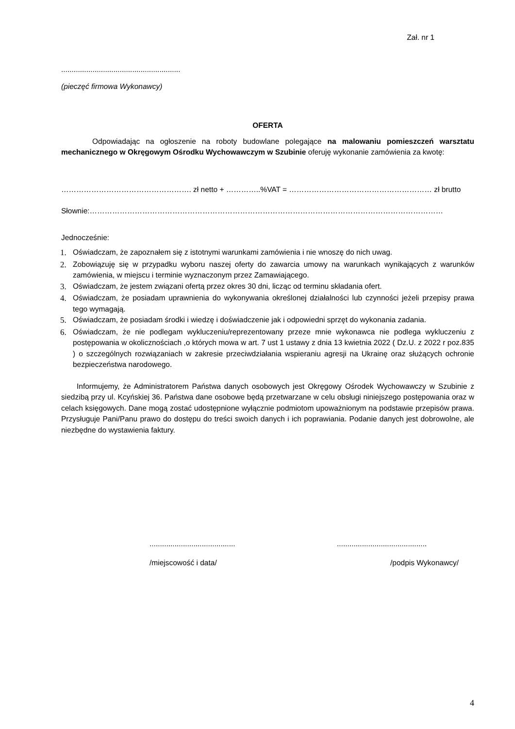Zał. nr 1
.........................................................
(pieczęć firmowa Wykonawcy)
OFERTA
Odpowiadając na ogłoszenie na roboty budowlane polegające na malowaniu pomieszczeń warsztatu mechanicznego w Okręgowym Ośrodku Wychowawczym w Szubinie oferuję wykonanie zamówienia za kwotę:
……………………………………………. zł netto + …………..%VAT = ………………………………………………… zł brutto
Słownie:……………………………………………………………………………………………………………………………
Jednocześnie:
1. Oświadczam, że zapoznałem się z istotnymi warunkami zamówienia i nie wnoszę do nich uwag.
2. Zobowiązuję się w przypadku wyboru naszej oferty do zawarcia umowy na warunkach wynikających z warunków zamówienia, w miejscu i terminie wyznaczonym przez Zamawiającego.
3. Oświadczam, że jestem związani ofertą przez okres 30 dni, licząc od terminu składania ofert.
4. Oświadczam, że posiadam uprawnienia do wykonywania określonej działalności lub czynności jeżeli przepisy prawa tego wymagają.
5. Oświadczam, że posiadam środki i wiedzę i doświadczenie jak i odpowiedni sprzęt do wykonania zadania.
6. Oświadczam, że nie podlegam wykluczeniu/reprezentowany przeze mnie wykonawca nie podlega wykluczeniu z postępowania w okolicznościach ,o których mowa w art. 7 ust 1 ustawy z dnia 13 kwietnia 2022 ( Dz.U. z 2022 r poz.835 ) o szczególnych rozwiązaniach w zakresie przeciwdziałania wspieraniu agresji na Ukrainę oraz służących ochronie bezpieczeństwa narodowego.
Informujemy, że Administratorem Państwa danych osobowych jest Okręgowy Ośrodek Wychowawczy w Szubinie z siedzibą przy ul. Kcyńskiej 36. Państwa dane osobowe będą przetwarzane w celu obsługi niniejszego postępowania oraz w celach księgowych. Dane mogą zostać udostępnione wyłącznie podmiotom upoważnionym na podstawie przepisów prawa. Przysługuje Pani/Panu prawo do dostępu do treści swoich danych i ich poprawiania. Podanie danych jest dobrowolne, ale niezbędne do wystawienia faktury.
.........................................
/miejscowość i data/
...........................................
/podpis Wykonawcy/
4